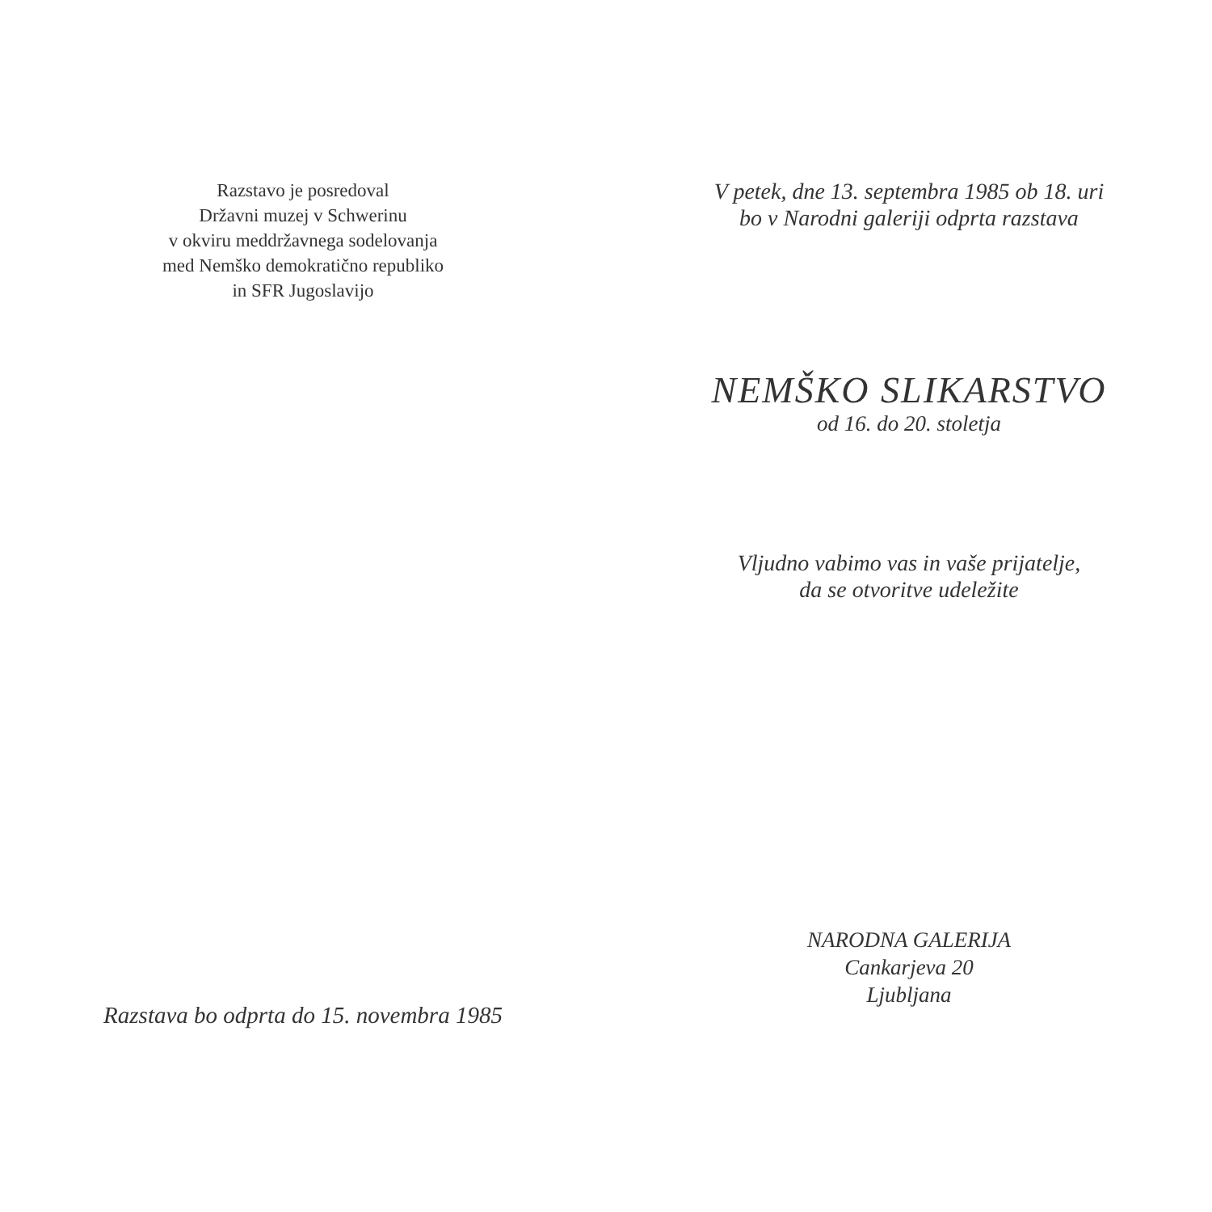Razstavo je posredoval
Državni muzej v Schwerinu
v okviru meddržavnega sodelovanja
med Nemško demokratično republiko
in SFR Jugoslavijo
Razstava bo odprta do 15. novembra 1985
V petek, dne 13. septembra 1985 ob 18. uri
bo v Narodni galeriji odprta razstava
NEMŠKO SLIKARSTVO
od 16. do 20. stoletja
Vljudno vabimo vas in vaše prijatelje,
da se otvoritve udeležite
NARODNA GALERIJA
Cankarjeva 20
Ljubljana